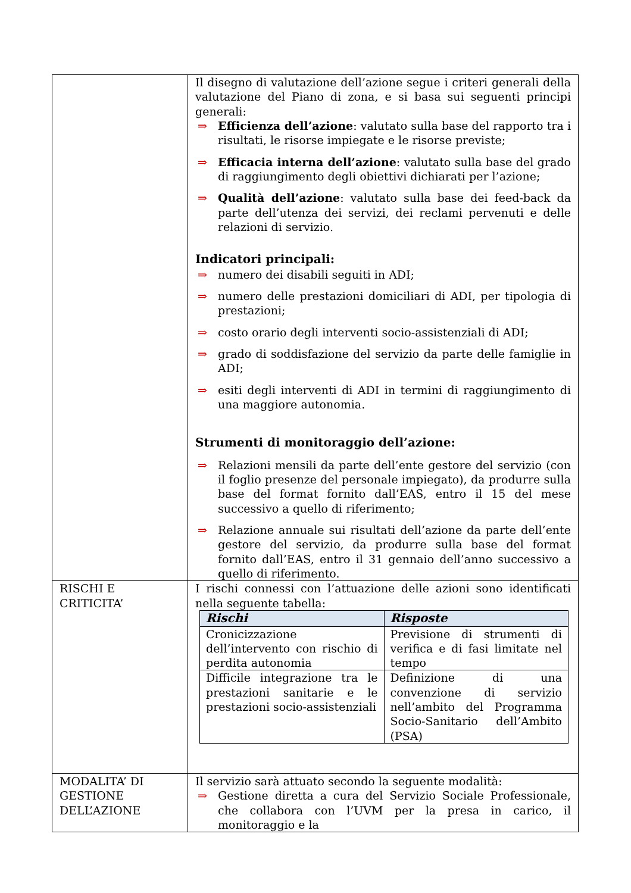| | Il disegno di valutazione dell’azione segue i criteri generali della valutazione del Piano di zona, e si basa sui seguenti principi generali: ⇒ Efficienza dell’azione : valutato sulla base del rapporto tra i risultati, le risorse impiegate e le risorse previste; ⇒ Efficacia interna dell’azione : valutato sulla base del grado di raggiungimento degli obiettivi dichiarati per l’azione; ⇒ Qualità dell’azione : valutato sulla base dei feed-back da parte dell’utenza dei servizi, dei reclami pervenuti e delle relazioni di servizio. Indicatori principali: ⇒ numero dei disabili seguiti in ADI; ⇒ numero delle prestazioni domiciliari di ADI, per tipologia di prestazioni; ⇒ costo orario degli interventi socio-assistenziali di ADI; ⇒ grado di soddisfazione del servizio da parte delle famiglie in ADI; ⇒ esiti degli interventi di ADI in termini di raggiungimento di una maggiore autonomia. Strumenti di monitoraggio dell’azione: ⇒ Relazioni mensili da parte dell’ente gestore del servizio (con il foglio presenze del personale impiegato), da produrre sulla base del format fornito dall’EAS, entro il 15 del mese successivo a quello di riferimento; ⇒ Relazione annuale sui risultati dell’azione da parte dell’ente gestore del servizio, da produrre sulla base del format fornito dall’EAS, entro il 31 gennaio dell’anno successivo a quello di riferimento. |
| RISCHI E CRITICITA’ | I rischi connessi con l’attuazione delle azioni sono identificati nella seguente tabella: / Rischi / Risposte / / --- / --- / / Cronicizzazione dell’intervento con rischio di perdita autonomia / Previsione di strumenti di verifica e di fasi limitate nel tempo / / Difficile integrazione tra le prestazioni sanitarie e le prestazioni socio-assistenziali / Definizione di una convenzione di servizio nell’ambito del Programma Socio-Sanitario dell’Ambito (PSA) / |
| MODALITA’ DI GESTIONE DELL’AZIONE | Il servizio sarà attuato secondo la seguente modalità: ⇒ Gestione diretta a cura del Servizio Sociale Professionale, che collabora con l’UVM per la presa in carico, il monitoraggio e la |